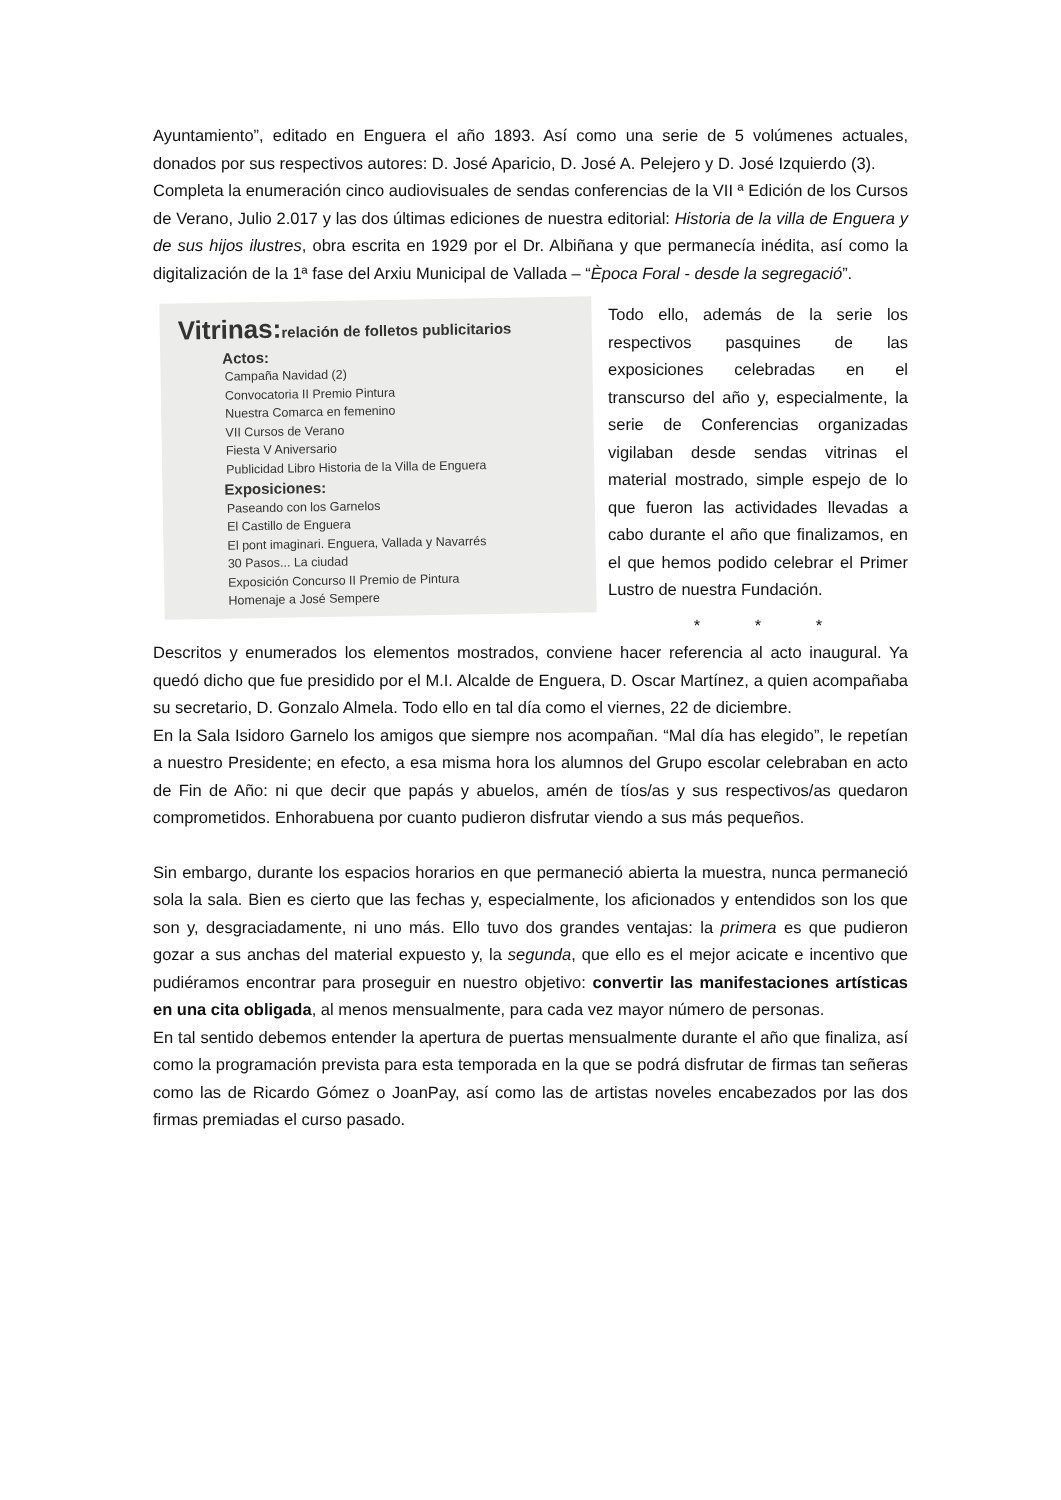Ayuntamiento”, editado en Enguera el año 1893. Así como una serie de 5 volúmenes actuales, donados por sus respectivos autores: D. José Aparicio, D. José A. Pelejero y D. José Izquierdo (3).
Completa la enumeración cinco audiovisuales de sendas conferencias de la VII ª Edición de los Cursos de Verano, Julio 2.017 y las dos últimas ediciones de nuestra editorial: Historia de la villa de Enguera y de sus hijos ilustres, obra escrita en 1929 por el Dr. Albiñana y que permanecía inédita, así como la digitalización de la 1ª fase del Arxiu Municipal de Vallada – “Època Foral - desde la segregació”.
Vitrinas:relación de folletos publicitarios
Actos:
Campaña Navidad (2)
Convocatoria II Premio Pintura
Nuestra Comarca en femenino
VII Cursos de Verano
Fiesta V Aniversario
Publicidad Libro Historia de la Villa de Enguera
Exposiciones:
Paseando con los Garnelos
El Castillo de Enguera
El pont imaginari. Enguera, Vallada y Navarrés
30 Pasos... La ciudad
Exposición Concurso II Premio de Pintura
Homenaje a José Sempere
Todo ello, además de la serie los respectivos pasquines de las exposiciones celebradas en el transcurso del año y, especialmente, la serie de Conferencias organizadas vigilaban desde sendas vitrinas el material mostrado, simple espejo de lo que fueron las actividades llevadas a cabo durante el año que finalizamos, en el que hemos podido celebrar el Primer Lustro de nuestra Fundación.
* * *
Descritos y enumerados los elementos mostrados, conviene hacer referencia al acto inaugural. Ya quedó dicho que fue presidido por el M.I. Alcalde de Enguera, D. Oscar Martínez, a quien acompañaba su secretario, D. Gonzalo Almela. Todo ello en tal día como el viernes, 22 de diciembre.
En la Sala Isidoro Garnelo los amigos que siempre nos acompañan. “Mal día has elegido”, le repetían a nuestro Presidente; en efecto, a esa misma hora los alumnos del Grupo escolar celebraban en acto de Fin de Año: ni que decir que papás y abuelos, amén de tíos/as y sus respectivos/as quedaron comprometidos. Enhorabuena por cuanto pudieron disfrutar viendo a sus más pequeños.
Sin embargo, durante los espacios horarios en que permaneció abierta la muestra, nunca permaneció sola la sala. Bien es cierto que las fechas y, especialmente, los aficionados y entendidos son los que son y, desgraciadamente, ni uno más. Ello tuvo dos grandes ventajas: la primera es que pudieron gozar a sus anchas del material expuesto y, la segunda, que ello es el mejor acicate e incentivo que pudiéramos encontrar para proseguir en nuestro objetivo: convertir las manifestaciones artísticas en una cita obligada, al menos mensualmente, para cada vez mayor número de personas.
En tal sentido debemos entender la apertura de puertas mensualmente durante el año que finaliza, así como la programación prevista para esta temporada en la que se podrá disfrutar de firmas tan señeras como las de Ricardo Gómez o JoanPay, así como las de artistas noveles encabezados por las dos firmas premiadas el curso pasado.